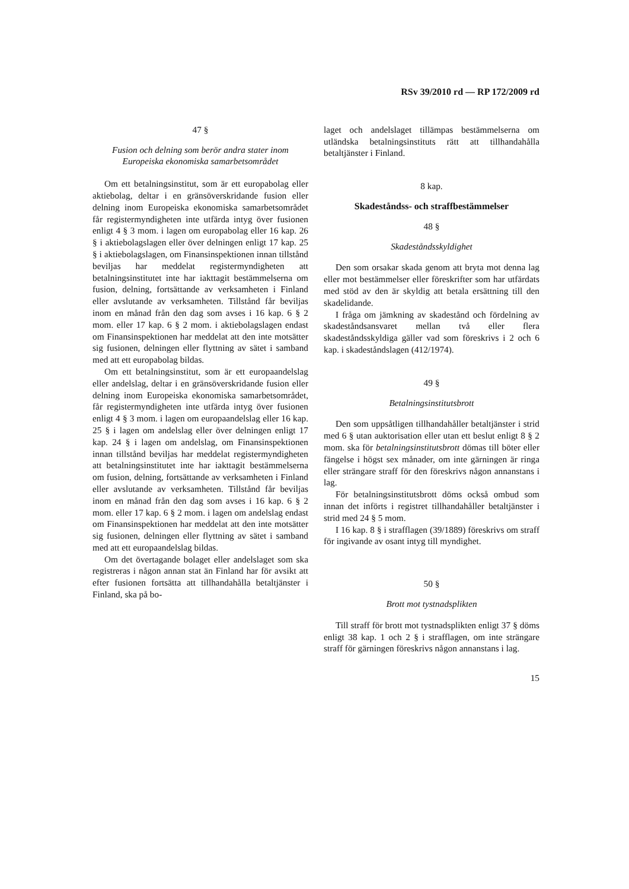RSv 39/2010 rd — RP 172/2009 rd
47 §
Fusion och delning som berör andra stater inom Europeiska ekonomiska samarbetsområdet
Om ett betalningsinstitut, som är ett europabolag eller aktiebolag, deltar i en gränsöverskridande fusion eller delning inom Europeiska ekonomiska samarbetsområdet får registermyndigheten inte utfärda intyg över fusionen enligt 4 § 3 mom. i lagen om europabolag eller 16 kap. 26 § i aktiebolagslagen eller över delningen enligt 17 kap. 25 § i aktiebolagslagen, om Finansinspektionen innan tillstånd beviljas har meddelat registermyndigheten att betalningsinstitutet inte har iakttagit bestämmelserna om fusion, delning, fortsättande av verksamheten i Finland eller avslutande av verksamheten. Tillstånd får beviljas inom en månad från den dag som avses i 16 kap. 6 § 2 mom. eller 17 kap. 6 § 2 mom. i aktiebolagslagen endast om Finansinspektionen har meddelat att den inte motsätter sig fusionen, delningen eller flyttning av sätet i samband med att ett europabolag bildas.
Om ett betalningsinstitut, som är ett europaandelslag eller andelslag, deltar i en gränsöverskridande fusion eller delning inom Europeiska ekonomiska samarbetsområdet, får registermyndigheten inte utfärda intyg över fusionen enligt 4 § 3 mom. i lagen om europaandelslag eller 16 kap. 25 § i lagen om andelslag eller över delningen enligt 17 kap. 24 § i lagen om andelslag, om Finansinspektionen innan tillstånd beviljas har meddelat registermyndigheten att betalningsinstitutet inte har iakttagit bestämmelserna om fusion, delning, fortsättande av verksamheten i Finland eller avslutande av verksamheten. Tillstånd får beviljas inom en månad från den dag som avses i 16 kap. 6 § 2 mom. eller 17 kap. 6 § 2 mom. i lagen om andelslag endast om Finansinspektionen har meddelat att den inte motsätter sig fusionen, delningen eller flyttning av sätet i samband med att ett europaandelslag bildas.
Om det övertagande bolaget eller andelslaget som ska registreras i någon annan stat än Finland har för avsikt att efter fusionen fortsätta att tillhandahålla betaltjänster i Finland, ska på bo-
laget och andelslaget tillämpas bestämmelserna om utländska betalningsinstituts rätt att tillhandahålla betaltjänster i Finland.
8 kap.
Skadeståndss- och straffbestämmelser
48 §
Skadeståndsskyldighet
Den som orsakar skada genom att bryta mot denna lag eller mot bestämmelser eller föreskrifter som har utfärdats med stöd av den är skyldig att betala ersättning till den skadelidande.
I fråga om jämkning av skadestånd och fördelning av skadeståndsansvaret mellan två eller flera skadeståndsskyldiga gäller vad som föreskrivs i 2 och 6 kap. i skadeståndslagen (412/1974).
49 §
Betalningsinstitutsbrott
Den som uppsåtligen tillhandahåller betaltjänster i strid med 6 § utan auktorisation eller utan ett beslut enligt 8 § 2 mom. ska för betalningsinstitutsbrott dömas till böter eller fängelse i högst sex månader, om inte gärningen är ringa eller strängare straff för den föreskrivs någon annanstans i lag.
För betalningsinstitutsbrott döms också ombud som innan det införts i registret tillhandahåller betaltjänster i strid med 24 § 5 mom.
I 16 kap. 8 § i strafflagen (39/1889) föreskrivs om straff för ingivande av osant intyg till myndighet.
50 §
Brott mot tystnadsplikten
Till straff för brott mot tystnadsplikten enligt 37 § döms enligt 38 kap. 1 och 2 § i strafflagen, om inte strängare straff för gärningen föreskrivs någon annanstans i lag.
15